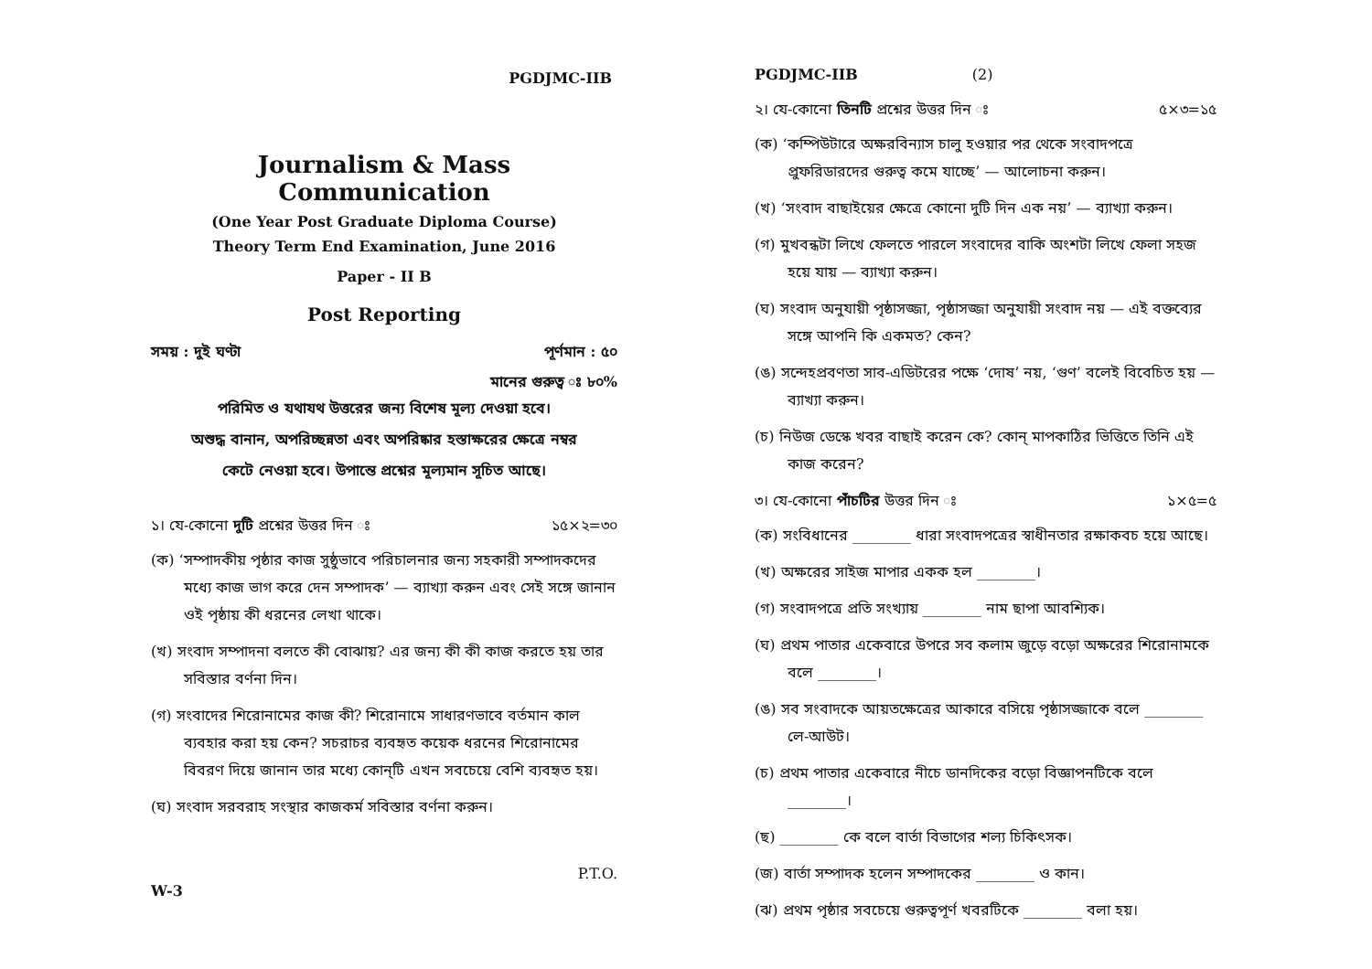PGDJMC-IIB
Journalism & Mass Communication
(One Year Post Graduate Diploma Course)
Theory Term End Examination, June 2016
Paper - II B
Post Reporting
সময় : দুই ঘণ্টা পূর্ণমান : ৫০
মানের গুরুত্ব ঃ ৮০%
পরিমিত ও যথাযথ উত্তরের জন্য বিশেষ মূল্য দেওয়া হবে।
অশুদ্ধ বানান, অপরিচ্ছন্নতা এবং অপরিষ্কার হস্তাক্ষরের ক্ষেত্রে নম্বর
কেটে নেওয়া হবে। উপান্তে প্রশ্নের মূল্যমান সূচিত আছে।
১। যে-কোনো দুটি প্রশ্নের উত্তর দিন ঃ ১৫×২=৩০
(ক) ‘সম্পাদকীয় পৃষ্ঠার কাজ সুষ্ঠুভাবে পরিচালনার জন্য সহকারী সম্পাদকদের মধ্যে কাজ ভাগ করে দেন সম্পাদক’ — ব্যাখ্যা করুন এবং সেই সঙ্গে জানান ওই পৃষ্ঠায় কী ধরনের লেখা থাকে।
(খ) সংবাদ সম্পাদনা বলতে কী বোঝায়? এর জন্য কী কী কাজ করতে হয় তার সবিস্তার বর্ণনা দিন।
(গ) সংবাদের শিরোনামের কাজ কী? শিরোনামে সাধারণভাবে বর্তমান কাল ব্যবহার করা হয় কেন? সচরাচর ব্যবহৃত কয়েক ধরনের শিরোনামের বিবরণ দিয়ে জানান তার মধ্যে কোন্‌টি এখন সবচেয়ে বেশি ব্যবহৃত হয়।
(ঘ) সংবাদ সরবরাহ সংস্থার কাজকর্ম সবিস্তার বর্ণনা করুন।
P.T.O.
W-3
PGDJMC-IIB (2)
২। যে-কোনো তিনটি প্রশ্নের উত্তর দিন ঃ ৫×৩=১৫
(ক) ‘কম্পিউটারে অক্ষরবিন্যাস চালু হওয়ার পর থেকে সংবাদপত্রে প্রুফরিডারদের গুরুত্ব কমে যাচ্ছে’ — আলোচনা করুন।
(খ) ‘সংবাদ বাছাইয়ের ক্ষেত্রে কোনো দুটি দিন এক নয়’ — ব্যাখ্যা করুন।
(গ) মুখবন্ধটা লিখে ফেলতে পারলে সংবাদের বাকি অংশটা লিখে ফেলা সহজ হয়ে যায় — ব্যাখ্যা করুন।
(ঘ) সংবাদ অনুযায়ী পৃষ্ঠাসজ্জা, পৃষ্ঠাসজ্জা অনুযায়ী সংবাদ নয় — এই বক্তব্যের সঙ্গে আপনি কি একমত? কেন?
(ঙ) সন্দেহপ্রবণতা সাব-এডিটরের পক্ষে ‘দোষ’ নয়, ‘গুণ’ বলেই বিবেচিত হয় — ব্যাখ্যা করুন।
(চ) নিউজ ডেস্কে খবর বাছাই করেন কে? কোন্ মাপকাঠির ভিত্তিতে তিনি এই কাজ করেন?
৩। যে-কোনো পাঁচটির উত্তর দিন ঃ ১×৫=৫
(ক) সংবিধানের ________ ধারা সংবাদপত্রের স্বাধীনতার রক্ষাকবচ হয়ে আছে।
(খ) অক্ষরের সাইজ মাপার একক হল ________।
(গ) সংবাদপত্রে প্রতি সংখ্যায় ________ নাম ছাপা আবশ্যিক।
(ঘ) প্রথম পাতার একেবারে উপরে সব কলাম জুড়ে বড়ো অক্ষরের শিরোনামকে বলে ________।
(ঙ) সব সংবাদকে আয়তক্ষেত্রের আকারে বসিয়ে পৃষ্ঠাসজ্জাকে বলে ________ লে-আউট।
(চ) প্রথম পাতার একেবারে নীচে ডানদিকের বড়ো বিজ্ঞাপনটিকে বলে ________।
(ছ) ________ কে বলে বার্তা বিভাগের শল্য চিকিৎসক।
(জ) বার্তা সম্পাদক হলেন সম্পাদকের ________ ও কান।
(ঝ) প্রথম পৃষ্ঠার সবচেয়ে গুরুত্বপূর্ণ খবরটিকে ________ বলা হয়।